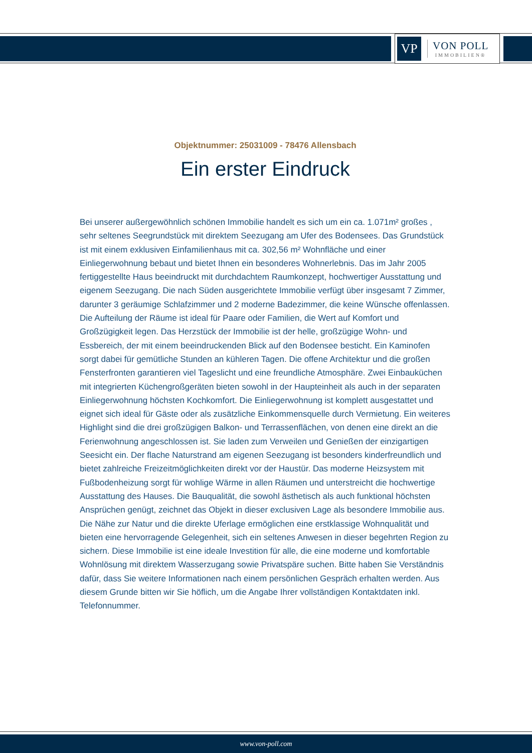VP
VON POLL
IMMOBILIEN®
Objektnummer: 25031009 - 78476 Allensbach
Ein erster Eindruck
Bei unserer außergewöhnlich schönen Immobilie handelt es sich um ein ca. 1.071m² großes , sehr seltenes Seegrundstück mit direktem Seezugang am Ufer des Bodensees. Das Grundstück ist mit einem exklusiven Einfamilienhaus mit ca. 302,56 m² Wohnfläche und einer Einliegerwohnung bebaut und bietet Ihnen ein besonderes Wohnerlebnis. Das im Jahr 2005 fertiggestellte Haus beeindruckt mit durchdachtem Raumkonzept, hochwertiger Ausstattung und eigenem Seezugang. Die nach Süden ausgerichtete Immobilie verfügt über insgesamt 7 Zimmer, darunter 3 geräumige Schlafzimmer und 2 moderne Badezimmer, die keine Wünsche offenlassen. Die Aufteilung der Räume ist ideal für Paare oder Familien, die Wert auf Komfort und Großzügigkeit legen. Das Herzstück der Immobilie ist der helle, großzügige Wohn- und Essbereich, der mit einem beeindruckenden Blick auf den Bodensee besticht. Ein Kaminofen sorgt dabei für gemütliche Stunden an kühleren Tagen. Die offene Architektur und die großen Fensterfronten garantieren viel Tageslicht und eine freundliche Atmosphäre. Zwei Einbauküchen mit integrierten Küchengroßgeräten bieten sowohl in der Haupteinheit als auch in der separaten Einliegerwohnung höchsten Kochkomfort. Die Einliegerwohnung ist komplett ausgestattet und eignet sich ideal für Gäste oder als zusätzliche Einkommensquelle durch Vermietung. Ein weiteres Highlight sind die drei großzügigen Balkon- und Terrassenflächen, von denen eine direkt an die Ferienwohnung angeschlossen ist. Sie laden zum Verweilen und Genießen der einzigartigen Seesicht ein. Der flache Naturstrand am eigenen Seezugang ist besonders kinderfreundlich und bietet zahlreiche Freizeitmöglichkeiten direkt vor der Haustür. Das moderne Heizsystem mit Fußbodenheizung sorgt für wohlige Wärme in allen Räumen und unterstreicht die hochwertige Ausstattung des Hauses. Die Bauqualität, die sowohl ästhetisch als auch funktional höchsten Ansprüchen genügt, zeichnet das Objekt in dieser exclusiven Lage als besondere Immobilie aus. Die Nähe zur Natur und die direkte Uferlage ermöglichen eine erstklassige Wohnqualität und bieten eine hervorragende Gelegenheit, sich ein seltenes Anwesen in dieser begehrten Region zu sichern. Diese Immobilie ist eine ideale Investition für alle, die eine moderne und komfortable Wohnlösung mit direktem Wasserzugang sowie Privatspäre suchen. Bitte haben Sie Verständnis dafür, dass Sie weitere Informationen nach einem persönlichen Gespräch erhalten werden. Aus diesem Grunde bitten wir Sie höflich, um die Angabe Ihrer vollständigen Kontaktdaten inkl. Telefonnummer.
www.von-poll.com